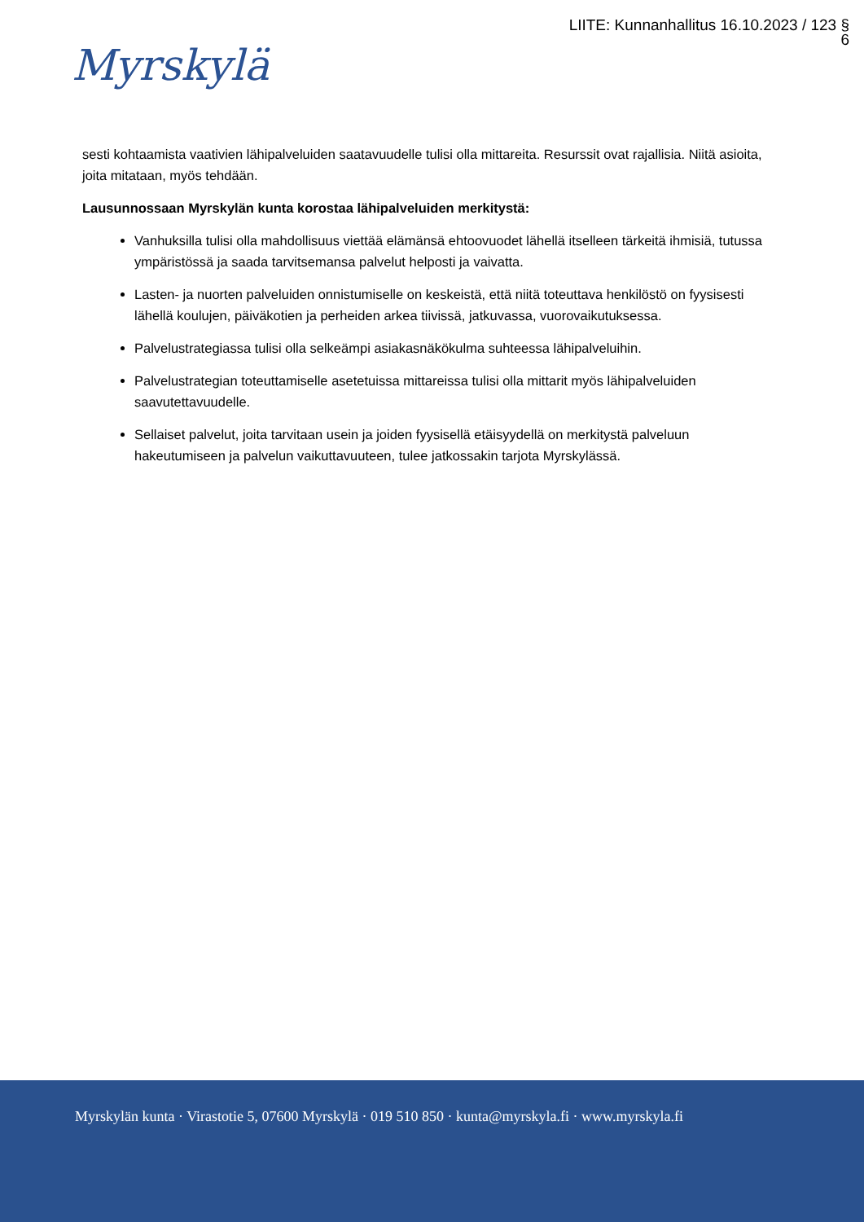LIITE: Kunnanhallitus 16.10.2023 / 123 §
6
Myrskylä
sesti kohtaamista vaativien lähipalveluiden saatavuudelle tulisi olla mittareita. Resurssit ovat rajallisia. Niitä asioita, joita mitataan, myös tehdään.
Lausunnossaan Myrskylän kunta korostaa lähipalveluiden merkitystä:
Vanhuksilla tulisi olla mahdollisuus viettää elämänsä ehtoovuodet lähellä itselleen tärkeitä ihmisiä, tutussa ympäristössä ja saada tarvitsemansa palvelut helposti ja vaivatta.
Lasten- ja nuorten palveluiden onnistumiselle on keskeistä, että niitä toteuttava henkilöstö on fyysisesti lähellä koulujen, päiväkotien ja perheiden arkea tiivissä, jatkuvassa, vuorovaikutuksessa.
Palvelustrategiassa tulisi olla selkeämpi asiakasnäkökulma suhteessa lähipalveluihin.
Palvelustrategian toteuttamiselle asetetuissa mittareissa tulisi olla mittarit myös lähipalveluiden saavutettavuudelle.
Sellaiset palvelut, joita tarvitaan usein ja joiden fyysisellä etäisyydellä on merkitystä palveluun hakeutumiseen ja palvelun vaikuttavuuteen, tulee jatkossakin tarjota Myrskylässä.
Myrskylän kunta · Virastotie 5, 07600 Myrskylä · 019 510 850 · kunta@myrskyla.fi · www.myrskyla.fi